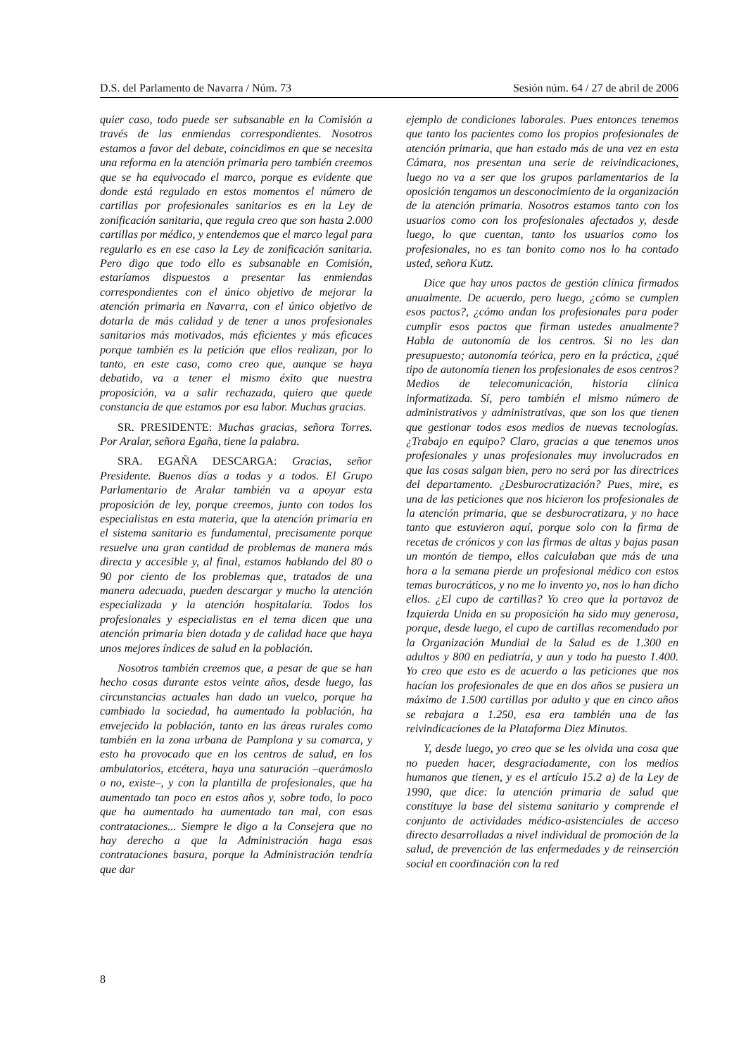D.S. del Parlamento de Navarra / Núm. 73 Sesión núm. 64 / 27 de abril de 2006
quier caso, todo puede ser subsanable en la Comisión a través de las enmiendas correspondientes. Nosotros estamos a favor del debate, coincidimos en que se necesita una reforma en la atención primaria pero también creemos que se ha equivocado el marco, porque es evidente que donde está regulado en estos momentos el número de cartillas por profesionales sanitarios es en la Ley de zonificación sanitaria, que regula creo que son hasta 2.000 cartillas por médico, y entendemos que el marco legal para regularlo es en ese caso la Ley de zonificación sanitaria. Pero digo que todo ello es subsanable en Comisión, estaríamos dispuestos a presentar las enmiendas correspondientes con el único objetivo de mejorar la atención primaria en Navarra, con el único objetivo de dotarla de más calidad y de tener a unos profesionales sanitarios más motivados, más eficientes y más eficaces porque también es la petición que ellos realizan, por lo tanto, en este caso, como creo que, aunque se haya debatido, va a tener el mismo éxito que nuestra proposición, va a salir rechazada, quiero que quede constancia de que estamos por esa labor. Muchas gracias.
SR. PRESIDENTE: Muchas gracias, señora Torres. Por Aralar, señora Egaña, tiene la palabra.
SRA. EGAÑA DESCARGA: Gracias, señor Presidente. Buenos días a todas y a todos. El Grupo Parlamentario de Aralar también va a apoyar esta proposición de ley, porque creemos, junto con todos los especialistas en esta materia, que la atención primaria en el sistema sanitario es fundamental, precisamente porque resuelve una gran cantidad de problemas de manera más directa y accesible y, al final, estamos hablando del 80 o 90 por ciento de los problemas que, tratados de una manera adecuada, pueden descargar y mucho la atención especializada y la atención hospitalaria. Todos los profesionales y especialistas en el tema dicen que una atención primaria bien dotada y de calidad hace que haya unos mejores índices de salud en la población.
Nosotros también creemos que, a pesar de que se han hecho cosas durante estos veinte años, desde luego, las circunstancias actuales han dado un vuelco, porque ha cambiado la sociedad, ha aumentado la población, ha envejecido la población, tanto en las áreas rurales como también en la zona urbana de Pamplona y su comarca, y esto ha provocado que en los centros de salud, en los ambulatorios, etcétera, haya una saturación –querámoslo o no, existe–, y con la plantilla de profesionales, que ha aumentado tan poco en estos años y, sobre todo, lo poco que ha aumentado ha aumentado tan mal, con esas contrataciones... Siempre le digo a la Consejera que no hay derecho a que la Administración haga esas contrataciones basura, porque la Administración tendría que dar
ejemplo de condiciones laborales. Pues entonces tenemos que tanto los pacientes como los propios profesionales de atención primaria, que han estado más de una vez en esta Cámara, nos presentan una serie de reivindicaciones, luego no va a ser que los grupos parlamentarios de la oposición tengamos un desconocimiento de la organización de la atención primaria. Nosotros estamos tanto con los usuarios como con los profesionales afectados y, desde luego, lo que cuentan, tanto los usuarios como los profesionales, no es tan bonito como nos lo ha contado usted, señora Kutz.
Dice que hay unos pactos de gestión clínica firmados anualmente. De acuerdo, pero luego, ¿cómo se cumplen esos pactos?, ¿cómo andan los profesionales para poder cumplir esos pactos que firman ustedes anualmente? Habla de autonomía de los centros. Si no les dan presupuesto; autonomía teórica, pero en la práctica, ¿qué tipo de autonomía tienen los profesionales de esos centros? Medios de telecomunicación, historia clínica informatizada. Sí, pero también el mismo número de administrativos y administrativas, que son los que tienen que gestionar todos esos medios de nuevas tecnologías. ¿Trabajo en equipo? Claro, gracias a que tenemos unos profesionales y unas profesionales muy involucrados en que las cosas salgan bien, pero no será por las directrices del departamento. ¿Desburocratización? Pues, mire, es una de las peticiones que nos hicieron los profesionales de la atención primaria, que se desburocratizara, y no hace tanto que estuvieron aquí, porque solo con la firma de recetas de crónicos y con las firmas de altas y bajas pasan un montón de tiempo, ellos calculaban que más de una hora a la semana pierde un profesional médico con estos temas burocráticos, y no me lo invento yo, nos lo han dicho ellos. ¿El cupo de cartillas? Yo creo que la portavoz de Izquierda Unida en su proposición ha sido muy generosa, porque, desde luego, el cupo de cartillas recomendado por la Organización Mundial de la Salud es de 1.300 en adultos y 800 en pediatría, y aun y todo ha puesto 1.400. Yo creo que esto es de acuerdo a las peticiones que nos hacían los profesionales de que en dos años se pusiera un máximo de 1.500 cartillas por adulto y que en cinco años se rebajara a 1.250, esa era también una de las reivindicaciones de la Plataforma Diez Minutos.
Y, desde luego, yo creo que se les olvida una cosa que no pueden hacer, desgraciadamente, con los medios humanos que tienen, y es el artículo 15.2 a) de la Ley de 1990, que dice: la atención primaria de salud que constituye la base del sistema sanitario y comprende el conjunto de actividades médico-asistenciales de acceso directo desarrolladas a nivel individual de promoción de la salud, de prevención de las enfermedades y de reinserción social en coordinación con la red
8